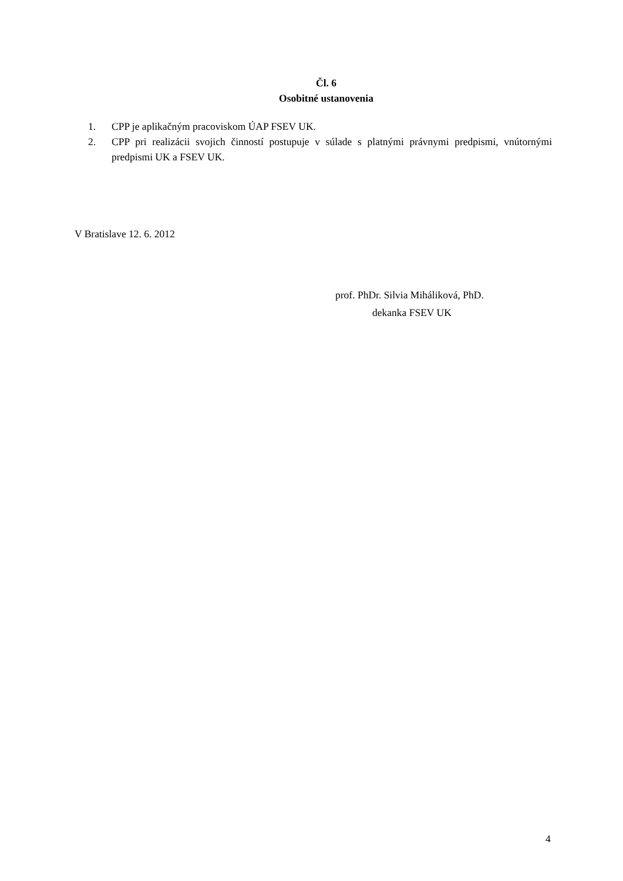Čl. 6
Osobitné ustanovenia
1. CPP je aplikačným pracoviskom ÚAP FSEV UK.
2. CPP pri realizácii svojich činností postupuje v súlade s platnými právnymi predpismi, vnútornými predpismi UK a FSEV UK.
V Bratislave 12. 6. 2012
prof. PhDr. Silvia Miháliková, PhD.
dekanka FSEV UK
4